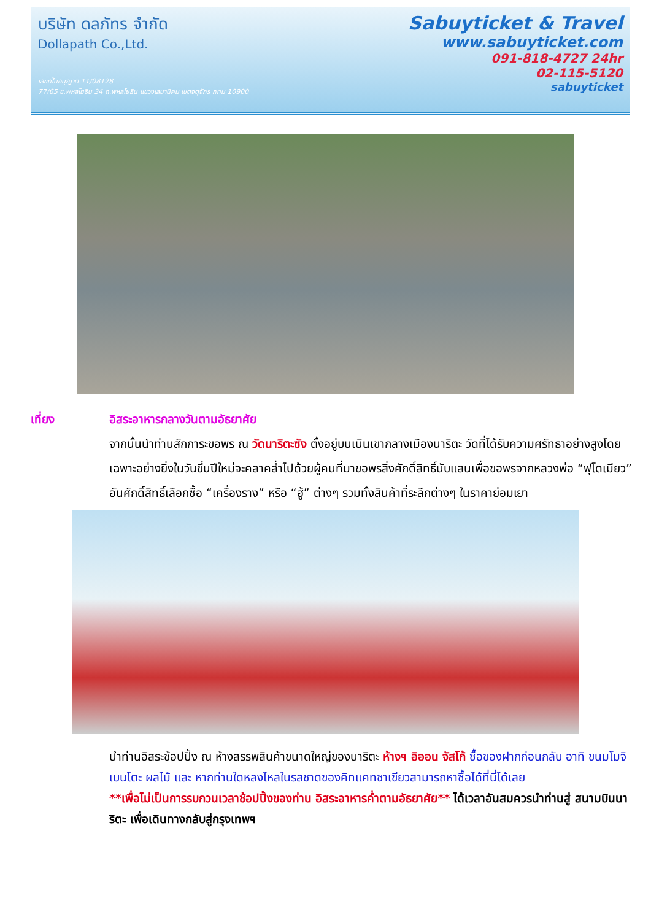บริษัท ดลภัทร จำกัด
Dollapath Co.,Ltd.
เลขที่ใบอนุญาต 11/08128
77/65 ซ.พหลโยธิน 34 ถ.พหลโยธิน แขวงเสนานิคม เขตจตุจักร กทม 10900
Sabuyticket & Travel
www.sabuyticket.com
091-818-4727 24hr
02-115-5120
sabuyticket
เที่ยง อิสระอาหารกลางวันตามอัธยาศัย
จากนั้นนำท่านสักการะขอพร ณ วัดนาริตะซัง ตั้งอยู่บนเนินเขากลางเมืองนาริตะ วัดที่ได้รับความศรัทธาอย่างสูงโดยเฉพาะอย่างยิ่งในวันขึ้นปีใหม่จะคลาคล่ำไปด้วยผู้คนที่มาขอพรสิ่งศักดิ์สิทธิ์นับแสนเพื่อขอพรจากหลวงพ่อ “ฟุโดเมียว” อันศักดิ์สิทธิ์เลือกซื้อ “เครื่องราง” หรือ “ฮู้” ต่างๆ รวมทั้งสินค้าที่ระลึกต่างๆ ในราคาย่อมเยา
นำท่านอิสระช้อปปิ้ง ณ ห้างสรรพสินค้าขนาดใหญ่ของนาริตะ ห้างฯ อิออน จัสโก้ ซื้อของฝากก่อนกลับ อาทิ ขนมโมจิ เบนโตะ ผลไม้ และ หากท่านใดหลงไหลในรสชาดของคิทแคทชาเขียวสามารถหาซื้อได้ที่นี่ได้เลย
**เพื่อไม่เป็นการรบกวนเวลาช้อปปิ้งของท่าน อิสระอาหารค่ำตามอัธยาศัย** ได้เวลาอันสมควรนำท่านสู่ สนามบินนาริตะ เพื่อเดินทางกลับสู่กรุงเทพฯ